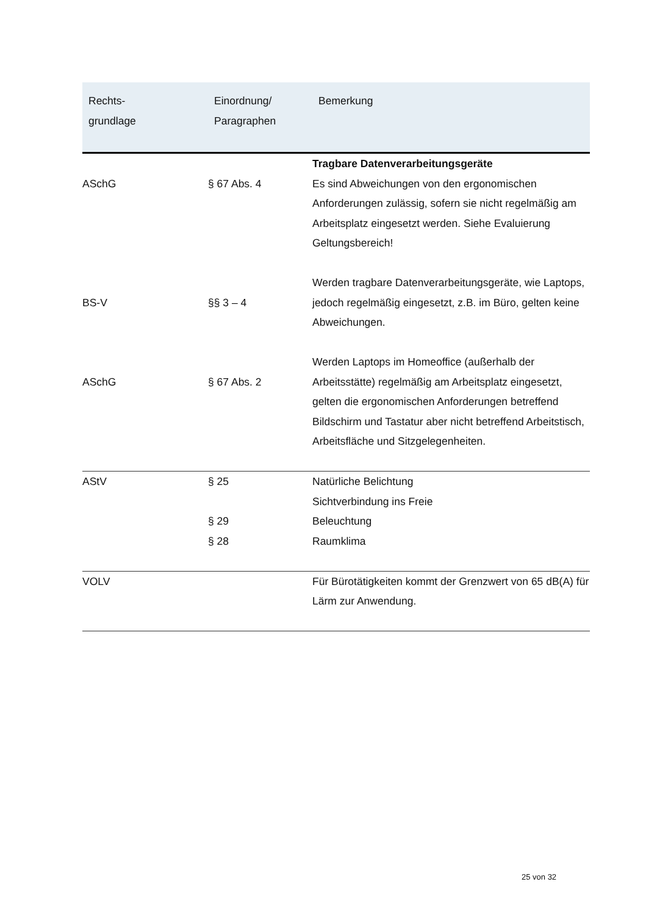| Rechts- grundlage | Einordnung/ Paragraphen | Bemerkung |
| --- | --- | --- |
| ASchG | § 67 Abs. 4 | Tragbare Datenverarbeitungsgeräte Es sind Abweichungen von den ergonomischen Anforderungen zulässig, sofern sie nicht regelmäßig am Arbeitsplatz eingesetzt werden. Siehe Evaluierung Geltungsbereich! |
| BS-V | §§ 3 – 4 | Werden tragbare Datenverarbeitungsgeräte, wie Laptops, jedoch regelmäßig eingesetzt, z.B. im Büro, gelten keine Abweichungen. |
| ASchG | § 67 Abs. 2 | Werden Laptops im Homeoffice (außerhalb der Arbeitsstätte) regelmäßig am Arbeitsplatz eingesetzt, gelten die ergonomischen Anforderungen betreffend Bildschirm und Tastatur aber nicht betreffend Arbeitstisch, Arbeitsfläche und Sitzgelegenheiten. |
| AStV | § 25 § 29 § 28 | Natürliche Belichtung Sichtverbindung ins Freie Beleuchtung Raumklima |
| VOLV | | Für Bürotätigkeiten kommt der Grenzwert von 65 dB(A) für Lärm zur Anwendung. |
25 von 32